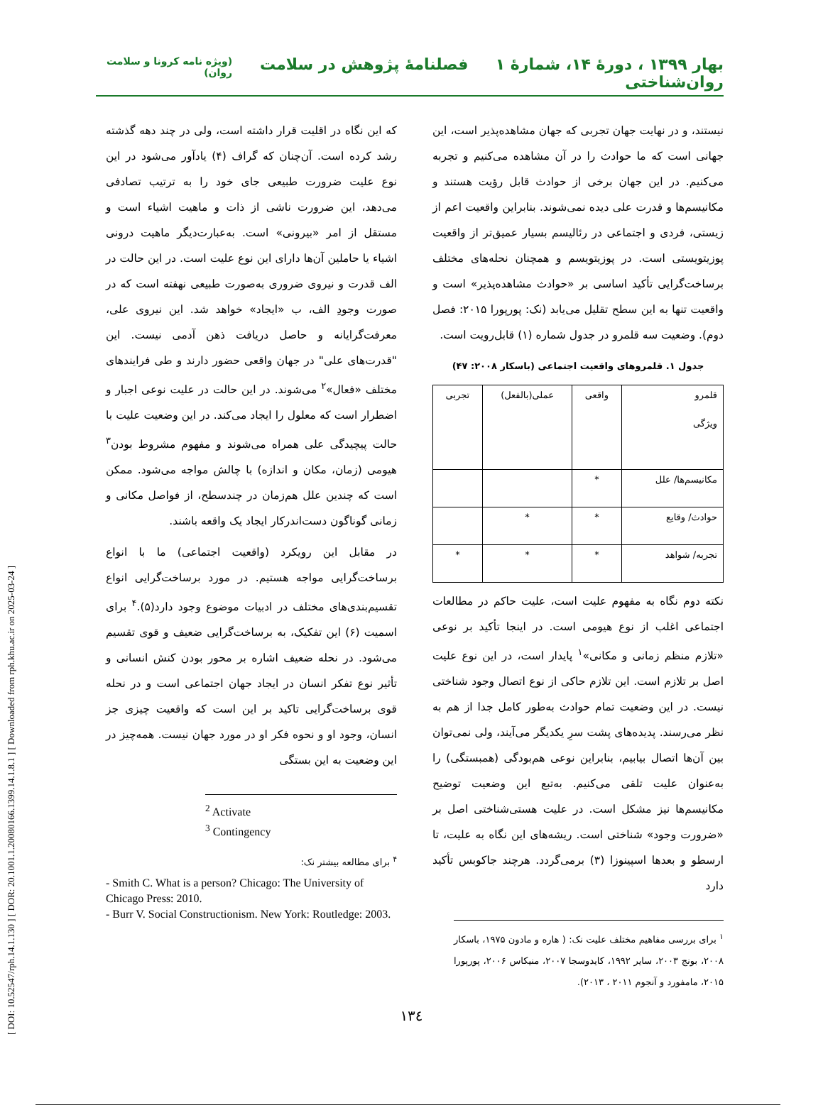[ DOI: 10.52547/rph.14.1.130 ] [ DOR: 20.1001.1.20080166.1399.14.1.8.1 ] [ Downloaded from rph.khu.ac.ir on 2025-03-24 ]
بهار ۱۳۹۹ ، دورهٔ ۱۴، شمارهٔ ۱ فصلنامهٔ پژوهش در سلامت روان‌شناختی (ویژه نامه کرونا و سلامت روان)
نیستند، و در نهایت جهان تجربی که جهان مشاهده‌پذیر است، این جهانی است که ما حوادث را در آن مشاهده می‌کنیم و تجربه می‌کنیم. در این جهان برخی از حوادث قابل رؤیت هستند و مکانیسم‌ها و قدرت علی دیده نمی‌شوند. بنابراین واقعیت اعم از زیستی، فردی و اجتماعی در رئالیسم بسیار عمیق‌تر از واقعیت پوزیتویستی است. در پوزیتویسم و همچنان نحله‌های مختلف برساخت‌گرایی تأکید اساسی بر «حوادث مشاهده‌پذیر» است و واقعیت تنها به این سطح تقلیل می‌یابد (نک: پورپورا ۲۰۱۵: فصل دوم). وضعیت سه قلمرو در جدول شماره (۱) قابل‌رویت است.
جدول ۱. قلمروهای واقعیت اجتماعی (باسکار ۲۰۰۸: ۴۷)
| قلمرو ویژگی | واقعی | عملی(بالفعل) | تجربی |
| مکانیسم‌ها/ علل | * | | |
| حوادث/ وقایع | * | * | |
| تجربه/ شواهد | * | * | * |
نکته دوم نگاه به مفهوم علیت است، علیت حاکم در مطالعات اجتماعی اغلب از نوع هیومی است. در اینجا تأکید بر نوعی «تلازم منظم زمانی و مکانی»<sup>۱</sup> پایدار است، در این نوع علیت اصل بر تلازم است. این تلازم حاکی از نوع اتصال وجود شناختی نیست. در این وضعیت تمام حوادث به‌طور کامل جدا از هم به نظر می‌رسند. پدیده‌های پشت سرِ یکدیگر می‌آیند، ولی نمی‌توان بین آن‌ها اتصال بیابیم، بنابراین نوعی هم‌بودگی (همبستگی) را به‌عنوان علیت تلقی می‌کنیم. به‌تبع این وضعیت توضیح مکانیسم‌ها نیز مشکل است. در علیت هستی‌شناختی اصل بر «ضرورت وجود» شناختی است. ریشه‌های این نگاه به علیت، تا ارسطو و بعدها اسپینوزا (۳) برمی‌گردد. هرچند جاکوبس تأکید دارد
<sup>۱</sup> برای بررسی مفاهیم مختلف علیت نک: ( هاره و مادون ۱۹۷۵، باسکار ۲۰۰۸، بونج ۲۰۰۳، سایر ۱۹۹۲، کایدوسجا ۲۰۰۷، منیکاس ۲۰۰۶، پورپورا ۲۰۱۵، مامفورد و آنجوم ۲۰۱۱ ، ۲۰۱۳).
که این نگاه در اقلیت قرار داشته است، ولی در چند دهه گذشته رشد کرده است. آن‌چنان که گراف (۴) یادآور می‌شود در این نوع علیت ضرورت طبیعی جای خود را به ترتیب تصادفی می‌دهد، این ضرورت ناشی از ذات و ماهیت اشیاء است و مستقل از امر «بیرونی» است. به‌عبارت‌دیگر ماهیت درونی اشیاء یا حاملین آن‌ها دارای این نوع علیت است. در این حالت در الف قدرت و نیروی ضروری به‌صورت طبیعی نهفته است که در صورت وجودِ الف، ب «ایجاد» خواهد شد. این نیروی علی، معرفت‌گرایانه و حاصل دریافت ذهن آدمی نیست. این "قدرت‌های علی" در جهان واقعی حضور دارند و طی فرایندهای مختلف «فعال»<sup>۲</sup> می‌شوند. در این حالت در علیت نوعی اجبار و اضطرار است که معلول را ایجاد می‌کند. در این وضعیت علیت با حالت پیچیدگی علی همراه می‌شوند و مفهوم مشروط بودن<sup>۳</sup> هیومی (زمان، مکان و اندازه) با چالش مواجه می‌شود. ممکن است که چندین علل هم‌زمان در چندسطح، از فواصل مکانی و زمانی گوناگون دست‌اندرکار ایجاد یک واقعه باشند.
در مقابل این رویکرد (واقعیت اجتماعی) ما با انواع برساخت‌گرایی مواجه هستیم. در مورد برساخت‌گرایی انواع تقسیم‌بندی‌های مختلف در ادبیات موضوع وجود دارد(۵).<sup>۴</sup> برای اسمیت (۶) این تفکیک، به برساخت‌گرایی ضعیف و قوی تقسیم می‌شود. در نحله ضعیف اشاره بر محور بودن کنش انسانی و تأثیر نوع تفکر انسان در ایجاد جهان اجتماعی است و در نحله قوی برساخت‌گرایی تاکید بر این است که واقعیت چیزی جز انسان، وجود او و نحوه فکر او در مورد جهان نیست. همه‌چیز در این وضعیت به این بستگی
<sup>2</sup> Activate
<sup>3</sup> Contingency
<sup>۴</sup> برای مطالعه بیشتر نک:
- Smith C. What is a person? Chicago: The University of Chicago Press: 2010.
- Burr V. Social Constructionism. New York: Routledge: 2003.
۱۳٤